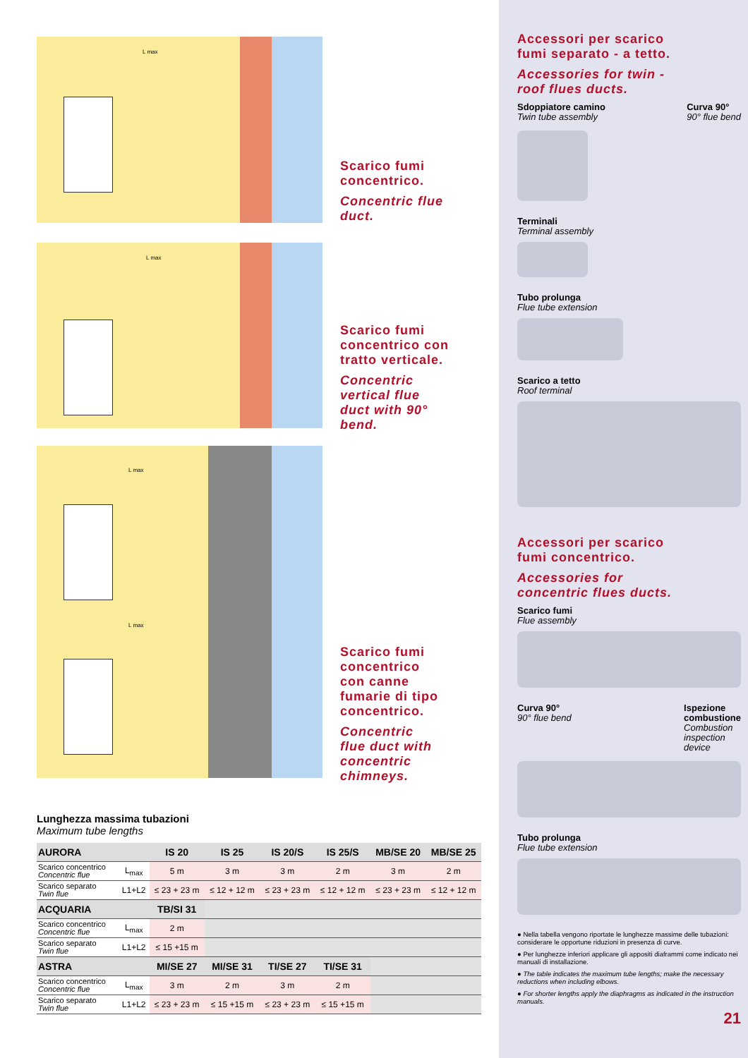L max
Scarico fumi
concentrico.
Concentric flue
duct.
L max
Scarico fumi
concentrico con
tratto verticale.
Concentric
vertical flue
duct with 90°
bend.
L max
L max
Scarico fumi
concentrico
con canne
fumarie di tipo
concentrico.
Concentric
flue duct with
concentric
chimneys.
Lunghezza massima tubazioni
Maximum tube lengths
| AURORA | | IS 20 | IS 25 | IS 20/S | IS 25/S | MB/SE 20 | MB/SE 25 |
| --- | --- | --- | --- | --- | --- | --- | --- |
| Scarico concentrico Concentric flue | L<sub>max</sub> | 5 m | 3 m | 3 m | 2 m | 3 m | 2 m |
| Scarico separato Twin flue | L1+L2 | ≤ 23 + 23 m | ≤ 12 + 12 m | ≤ 23 + 23 m | ≤ 12 + 12 m | ≤ 23 + 23 m | ≤ 12 + 12 m |
| ACQUARIA | | TB/SI 31 | | | | | |
| Scarico concentrico Concentric flue | L<sub>max</sub> | 2 m | | | | | |
| Scarico separato Twin flue | L1+L2 | ≤ 15 +15 m | | | | | |
| ASTRA | | MI/SE 27 | MI/SE 31 | TI/SE 27 | TI/SE 31 | | |
| Scarico concentrico Concentric flue | L<sub>max</sub> | 3 m | 2 m | 3 m | 2 m | | |
| Scarico separato Twin flue | L1+L2 | ≤ 23 + 23 m | ≤ 15 +15 m | ≤ 23 + 23 m | ≤ 15 +15 m | | |
Accessori per scarico
fumi separato - a tetto.
Accessories for twin -
roof flues ducts.
Sdoppiatore camino
Twin tube assembly
Curva 90°
90° flue bend
Terminali
Terminal assembly
Tubo prolunga
Flue tube extension
Scarico a tetto
Roof terminal
Accessori per scarico
fumi concentrico.
Accessories for
concentric flues ducts.
Scarico fumi
Flue assembly
Curva 90°
90° flue bend
Ispezione
combustione
Combustion
inspection
device
Tubo prolunga
Flue tube extension
● Nella tabella vengono riportate le lunghezze massime delle tubazioni: considerare le opportune riduzioni in presenza di curve.
● Per lunghezze inferiori applicare gli appositi diaframmi come indicato nei manuali di installazione.
● The table indicates the maximum tube lengths; make the necessary reductions when including elbows.
● For shorter lengths apply the diaphragms as indicated in the instruction manuals.
21